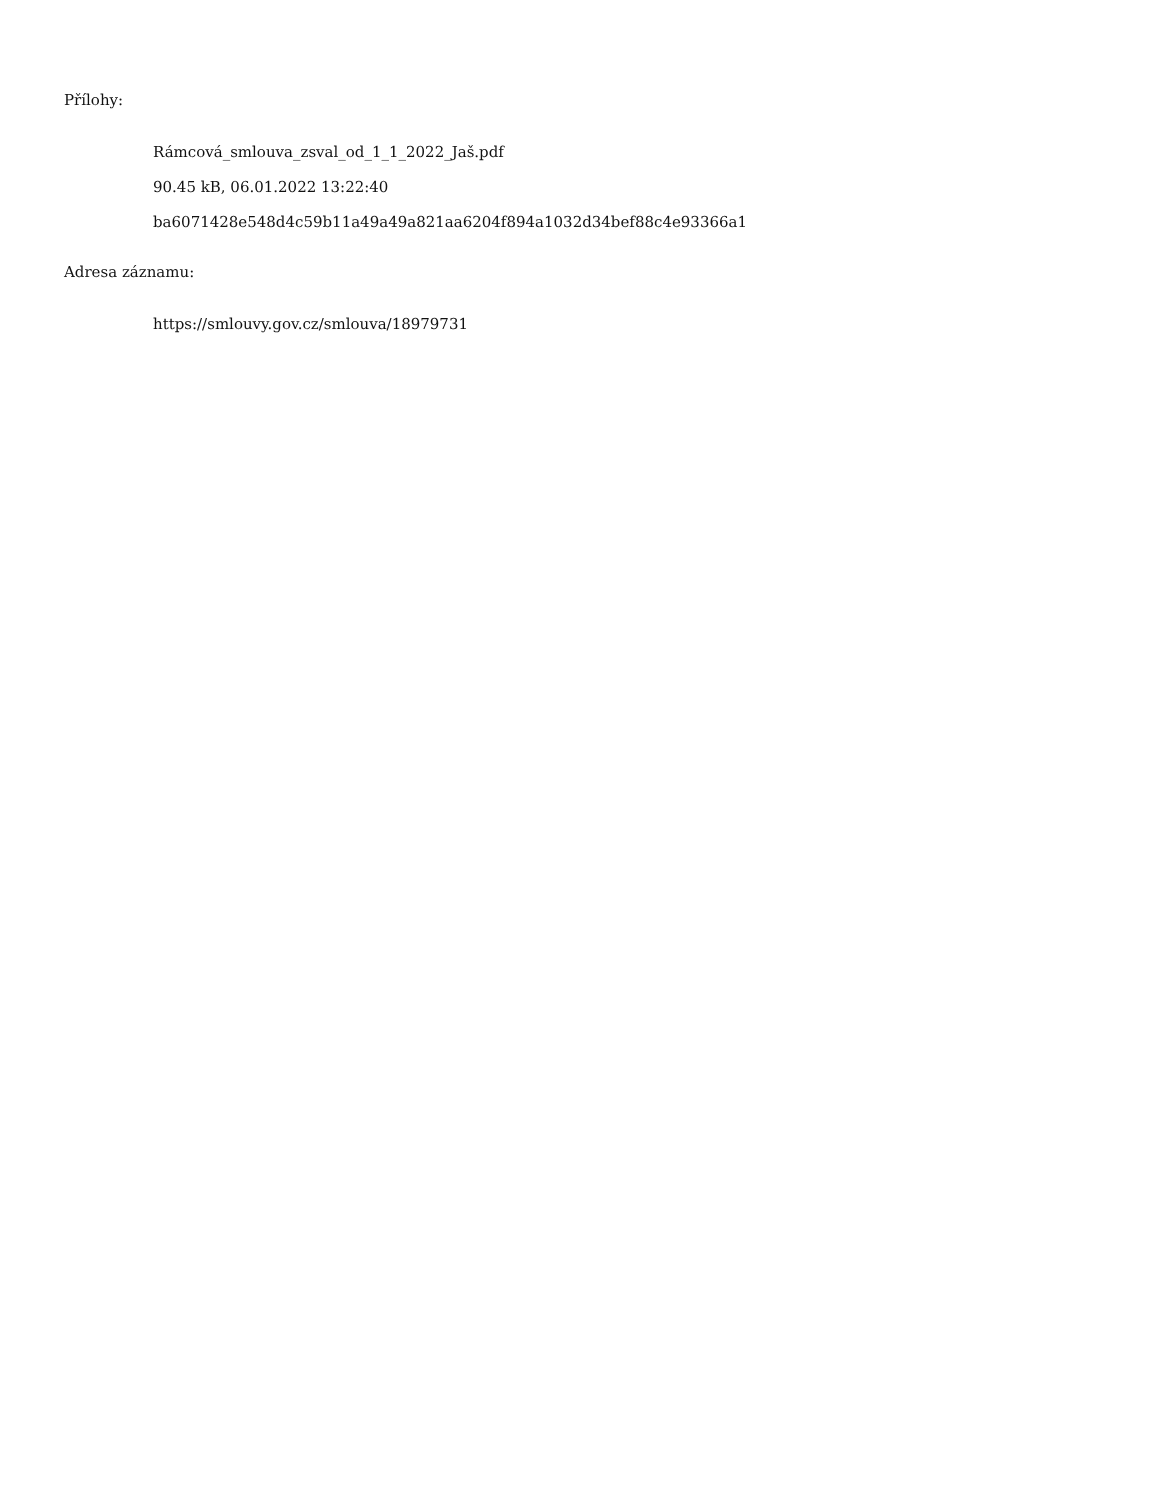Přílohy:
Rámcová_smlouva_zsval_od_1_1_2022_Jaš.pdf
90.45 kB, 06.01.2022 13:22:40
ba6071428e548d4c59b11a49a49a821aa6204f894a1032d34bef88c4e93366a1
Adresa záznamu:
https://smlouvy.gov.cz/smlouva/18979731